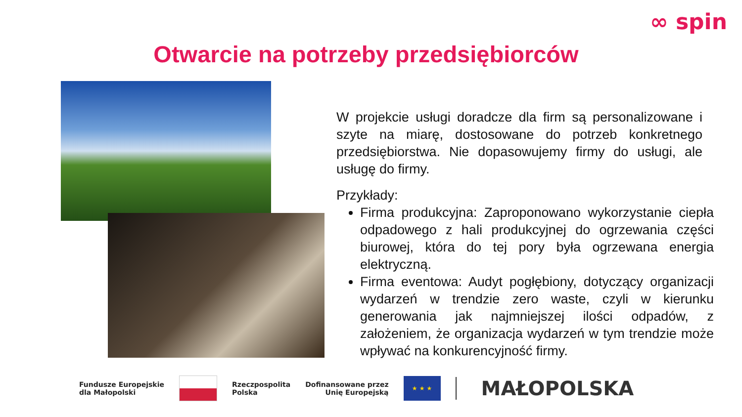∞ spin
Otwarcie na potrzeby przedsiębiorców
W projekcie usługi doradcze dla firm są personalizowane i szyte na miarę, dostosowane do potrzeb konkretnego przedsiębiorstwa. Nie dopasowujemy firmy do usługi, ale usługę do firmy.
Przykłady:
Firma produkcyjna: Zaproponowano wykorzystanie ciepła odpadowego z hali produkcyjnej do ogrzewania części biurowej, która do tej pory była ogrzewana energia elektryczną.
Firma eventowa: Audyt pogłębiony, dotyczący organizacji wydarzeń w trendzie zero waste, czyli w kierunku generowania jak najmniejszej ilości odpadów, z założeniem, że organizacja wydarzeń w tym trendzie może wpływać na konkurencyjność firmy.
Fundusze Europejskie
dla Małopolski
Rzeczpospolita
Polska
Dofinansowane przez
Unię Europejską
★ ★ ★
MAŁOPOLSKA